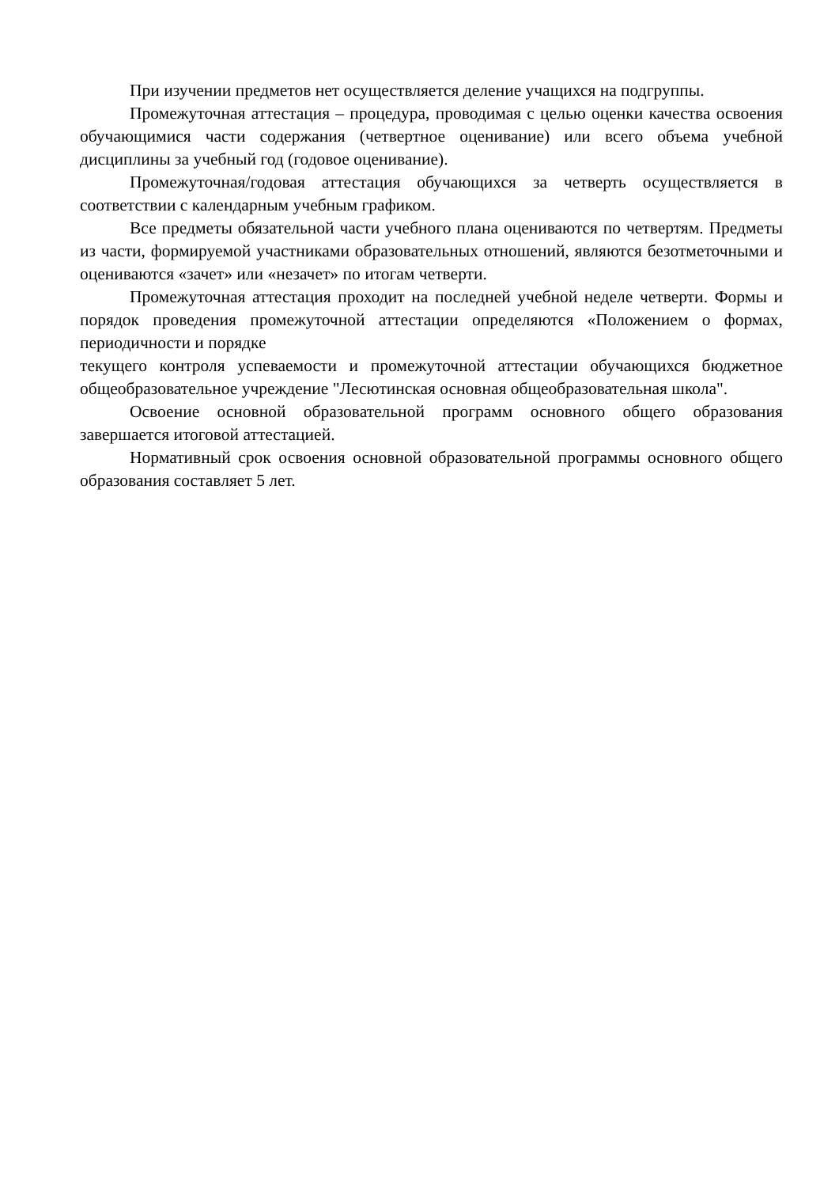При изучении предметов нет осуществляется деление учащихся на подгруппы.
Промежуточная аттестация – процедура, проводимая с целью оценки качества освоения обучающимися части содержания (четвертное оценивание) или всего объема учебной дисциплины за учебный год (годовое оценивание).
Промежуточная/годовая аттестация обучающихся за четверть осуществляется в соответствии с календарным учебным графиком.
Все предметы обязательной части учебного плана оцениваются по четвертям. Предметы из части, формируемой участниками образовательных отношений, являются безотметочными и оцениваются «зачет» или «незачет» по итогам четверти.
Промежуточная аттестация проходит на последней учебной неделе четверти. Формы и порядок проведения промежуточной аттестации определяются «Положением о формах, периодичности и порядке
текущего контроля успеваемости и промежуточной аттестации обучающихся бюджетное общеобразовательное учреждение "Лесютинская основная общеобразовательная школа".
Освоение основной образовательной программ основного общего образования завершается итоговой аттестацией.
Нормативный срок освоения основной образовательной программы основного общего образования составляет 5 лет.